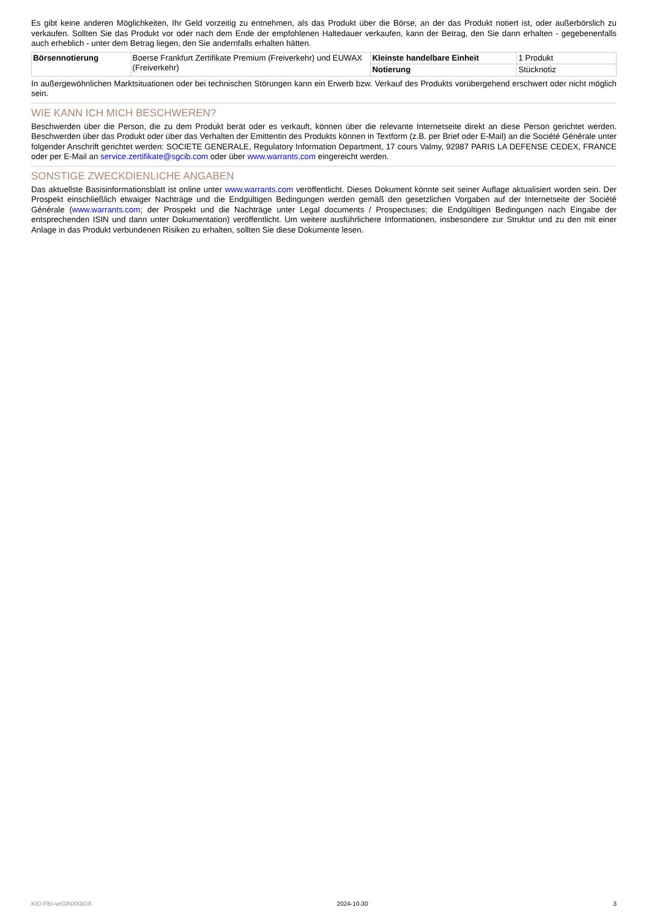Es gibt keine anderen Möglichkeiten, Ihr Geld vorzeitig zu entnehmen, als das Produkt über die Börse, an der das Produkt notiert ist, oder außerbörslich zu verkaufen. Sollten Sie das Produkt vor oder nach dem Ende der empfohlenen Haltedauer verkaufen, kann der Betrag, den Sie dann erhalten - gegebenenfalls auch erheblich - unter dem Betrag liegen, den Sie andernfalls erhalten hätten.
| Börsennotierung | Boerse Frankfurt Zertifikate Premium (Freiverkehr) und EUWAX (Freiverkehr) | Kleinste handelbare Einheit | 1 Produkt |
| | | Notierung | Stücknotiz |
In außergewöhnlichen Marktsituationen oder bei technischen Störungen kann ein Erwerb bzw. Verkauf des Produkts vorübergehend erschwert oder nicht möglich sein.
WIE KANN ICH MICH BESCHWEREN?
Beschwerden über die Person, die zu dem Produkt berät oder es verkauft, können über die relevante Internetseite direkt an diese Person gerichtet werden. Beschwerden über das Produkt oder über das Verhalten der Emittentin des Produkts können in Textform (z.B. per Brief oder E-Mail) an die Société Générale unter folgender Anschrift gerichtet werden: SOCIETE GENERALE, Regulatory Information Department, 17 cours Valmy, 92987 PARIS LA DEFENSE CEDEX, FRANCE oder per E-Mail an service.zertifikate@sgcib.com oder über www.warrants.com eingereicht werden.
SONSTIGE ZWECKDIENLICHE ANGABEN
Das aktuellste Basisinformationsblatt ist online unter www.warrants.com veröffentlicht. Dieses Dokument könnte seit seiner Auflage aktualisiert worden sein. Der Prospekt einschließlich etwaiger Nachträge und die Endgültigen Bedingungen werden gemäß den gesetzlichen Vorgaben auf der Internetseite der Société Générale (www.warrants.com; der Prospekt und die Nachträge unter Legal documents / Prospectuses; die Endgültigen Bedingungen nach Eingabe der entsprechenden ISIN und dann unter Dokumentation) veröffentlicht. Um weitere ausführlichere Informationen, insbesondere zur Struktur und zu den mit einer Anlage in das Produkt verbundenen Risiken zu erhalten, sollten Sie diese Dokumente lesen.
KID-FBI-wrGlNXKkDX 2024-10-30 3